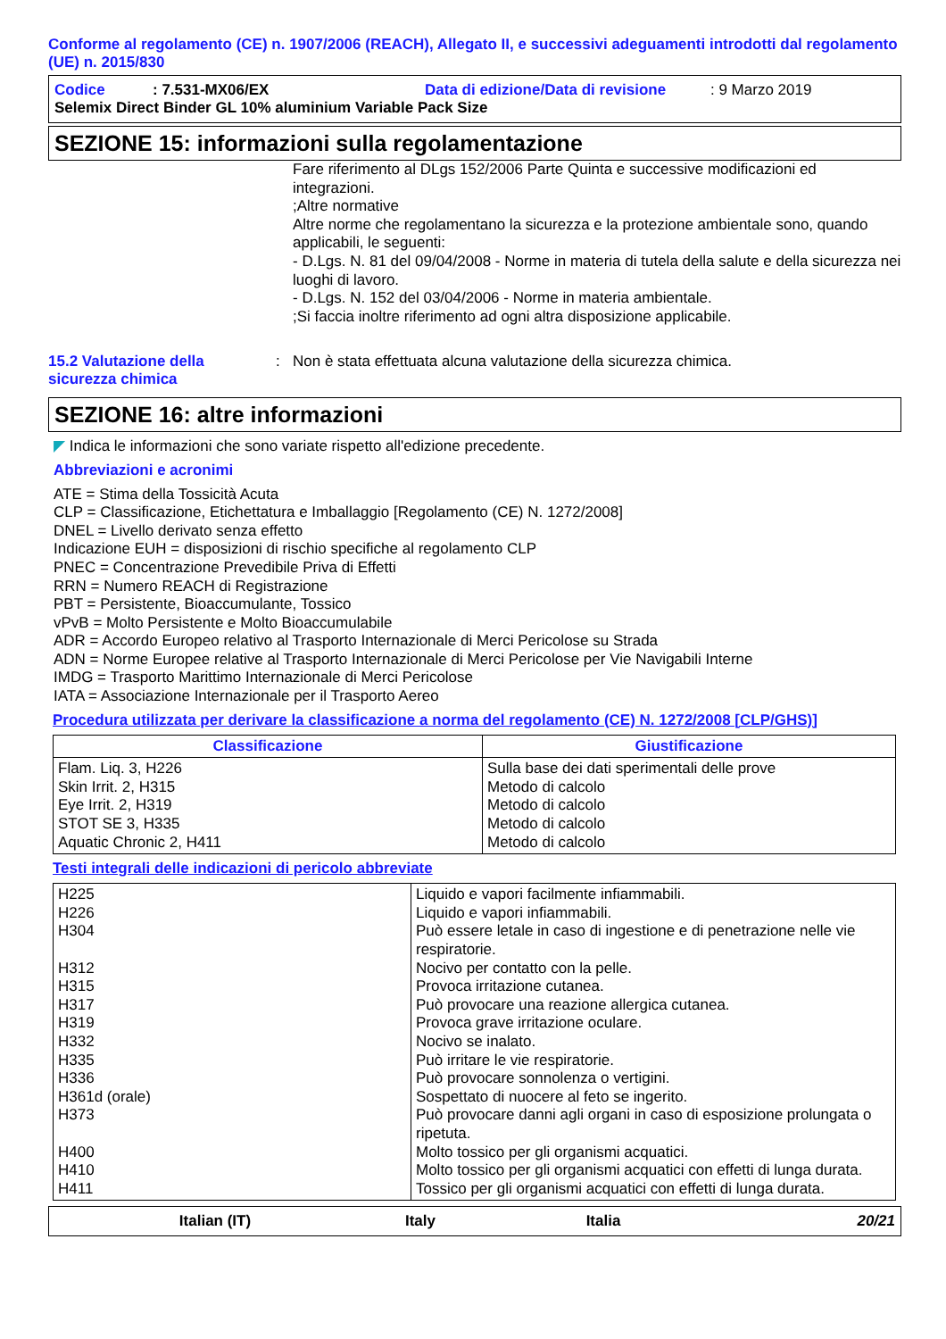Conforme al regolamento (CE) n. 1907/2006 (REACH), Allegato II, e successivi adeguamenti introdotti dal regolamento (UE) n. 2015/830
Codice: 7.531-MX06/EX Data di edizione/Data di revisione: 9 Marzo 2019
Selemix Direct Binder GL 10% aluminium Variable Pack Size
SEZIONE 15: informazioni sulla regolamentazione
Fare riferimento al DLgs 152/2006 Parte Quinta e successive modificazioni ed integrazioni.
;Altre normative
Altre norme che regolamentano la sicurezza e la protezione ambientale sono, quando applicabili, le seguenti:
- D.Lgs. N. 81 del 09/04/2008 - Norme in materia di tutela della salute e della sicurezza nei luoghi di lavoro.
- D.Lgs. N. 152 del 03/04/2006 - Norme in materia ambientale.
;Si faccia inoltre riferimento ad ogni altra disposizione applicabile.
15.2 Valutazione della sicurezza chimica: Non è stata effettuata alcuna valutazione della sicurezza chimica.
SEZIONE 16: altre informazioni
◤ Indica le informazioni che sono variate rispetto all'edizione precedente.
Abbreviazioni e acronimi
ATE = Stima della Tossicità Acuta
CLP = Classificazione, Etichettatura e Imballaggio [Regolamento (CE) N. 1272/2008]
DNEL = Livello derivato senza effetto
Indicazione EUH = disposizioni di rischio specifiche al regolamento CLP
PNEC = Concentrazione Prevedibile Priva di Effetti
RRN = Numero REACH di Registrazione
PBT = Persistente, Bioaccumulante, Tossico
vPvB = Molto Persistente e Molto Bioaccumulabile
ADR = Accordo Europeo relativo al Trasporto Internazionale di Merci Pericolose su Strada
ADN = Norme Europee relative al Trasporto Internazionale di Merci Pericolose per Vie Navigabili Interne
IMDG = Trasporto Marittimo Internazionale di Merci Pericolose
IATA = Associazione Internazionale per il Trasporto Aereo
Procedura utilizzata per derivare la classificazione a norma del regolamento (CE) N. 1272/2008 [CLP/GHS)]
| Classificazione | Giustificazione |
| --- | --- |
| Flam. Liq. 3, H226 Skin Irrit. 2, H315 Eye Irrit. 2, H319 STOT SE 3, H335 Aquatic Chronic 2, H411 | Sulla base dei dati sperimentali delle prove Metodo di calcolo Metodo di calcolo Metodo di calcolo Metodo di calcolo |
Testi integrali delle indicazioni di pericolo abbreviate
| H225 H226 H304 H312 H315 H317 H319 H332 H335 H336 H361d (orale) H373 H400 H410 H411 | Liquido e vapori facilmente infiammabili. Liquido e vapori infiammabili. Può essere letale in caso di ingestione e di penetrazione nelle vie respiratorie. Nocivo per contatto con la pelle. Provoca irritazione cutanea. Può provocare una reazione allergica cutanea. Provoca grave irritazione oculare. Nocivo se inalato. Può irritare le vie respiratorie. Può provocare sonnolenza o vertigini. Sospettato di nuocere al feto se ingerito. Può provocare danni agli organi in caso di esposizione prolungata o ripetuta. Molto tossico per gli organismi acquatici. Molto tossico per gli organismi acquatici con effetti di lunga durata. Tossico per gli organismi acquatici con effetti di lunga durata. |
Italian (IT) Italy Italia 20/21